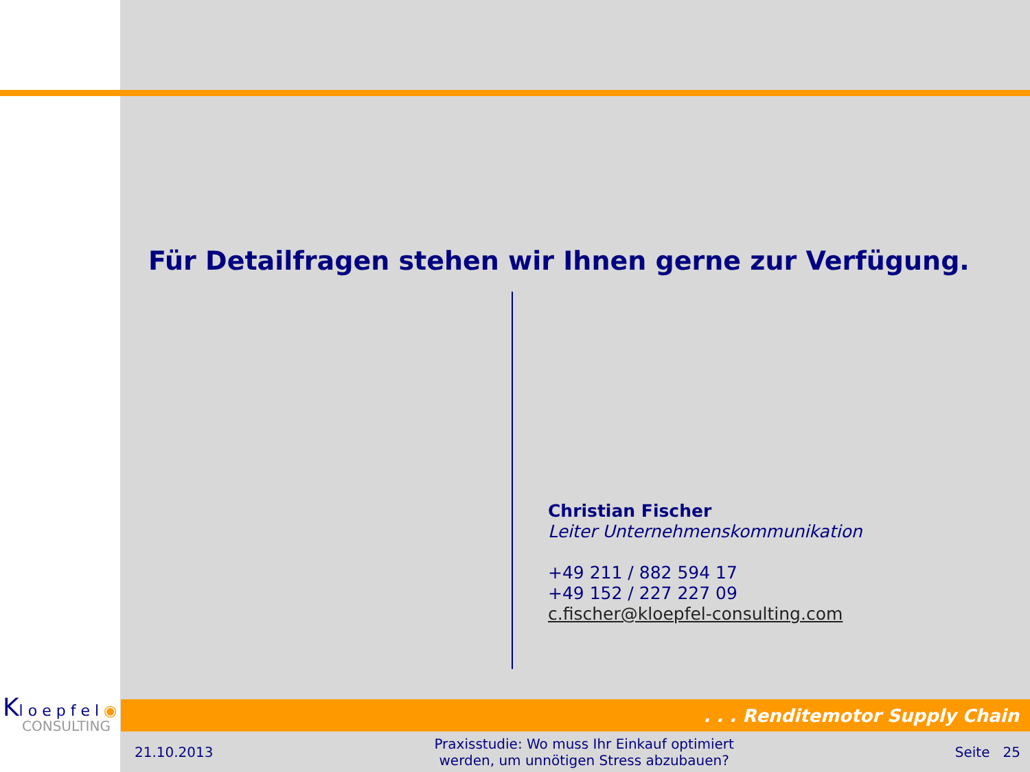Für Detailfragen stehen wir Ihnen gerne zur Verfügung.
Christian Fischer
Leiter Unternehmenskommunikation
+49 211 / 882 594 17
+49 152 / 227 227 09
c.fischer@kloepfel-consulting.com
Kl o e p f e l ◉
CONSULTING
. . . Renditemotor Supply Chain
21.10.2013 Praxisstudie: Wo muss Ihr Einkauf optimiert
werden, um unnötigen Stress abzubauen? Seite 25